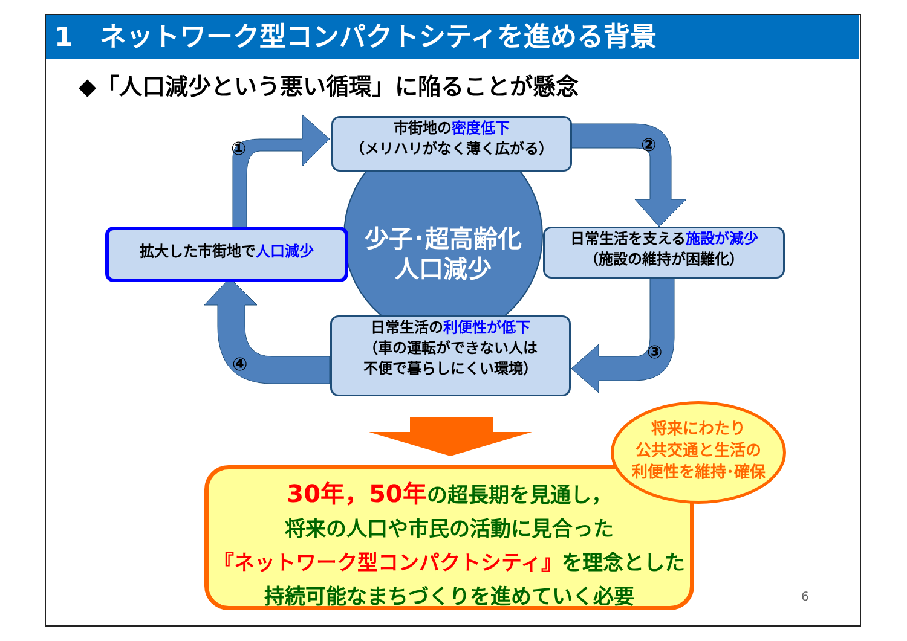1　ネットワーク型コンパクトシティを進める背景
◆「人口減少という悪い循環」に陥ることが懸念
少子･超高齢化
人口減少
市街地の密度低下
（メリハリがなく薄く広がる）
拡大した市街地で人口減少
日常生活を支える施設が減少
（施設の維持が困難化）
日常生活の利便性が低下
（車の運転ができない人は
不便で暮らしにくい環境）
① ②
③
④
30年，50年の超長期を見通し，
将来の人口や市民の活動に見合った
『ネットワーク型コンパクトシティ』を理念とした
持続可能なまちづくりを進めていく必要
将来にわたり
公共交通と生活の
利便性を維持･確保
6